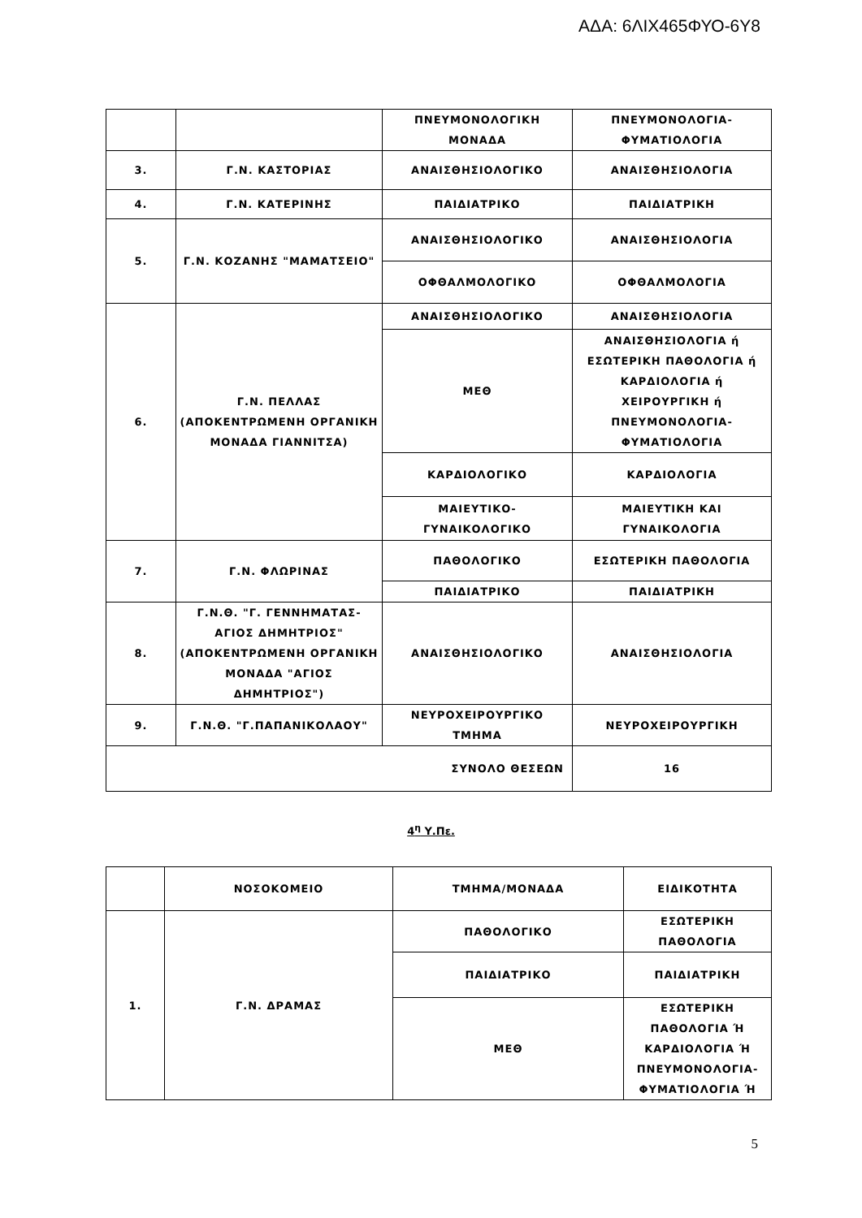ΑΔΑ: 6ΛΙΧ465ΦΥΟ-6Υ8
| | | ΠΝΕΥΜΟΝΟΛΟΓΙΚΗ ΜΟΝΑΔΑ | ΠΝΕΥΜΟΝΟΛΟΓΙΑ-ΦΥΜΑΤΙΟΛΟΓΙΑ |
| 3. | Γ.Ν. ΚΑΣΤΟΡΙΑΣ | ΑΝΑΙΣΘΗΣΙΟΛΟΓΙΚΟ | ΑΝΑΙΣΘΗΣΙΟΛΟΓΙΑ |
| 4. | Γ.Ν. ΚΑΤΕΡΙΝΗΣ | ΠΑΙΔΙΑΤΡΙΚΟ | ΠΑΙΔΙΑΤΡΙΚΗ |
| 5. | Γ.Ν. ΚΟΖΑΝΗΣ "ΜΑΜΑΤΣΕΙΟ" | ΑΝΑΙΣΘΗΣΙΟΛΟΓΙΚΟ | ΑΝΑΙΣΘΗΣΙΟΛΟΓΙΑ |
| | | ΟΦΘΑΛΜΟΛΟΓΙΚΟ | ΟΦΘΑΛΜΟΛΟΓΙΑ |
| 6. | Γ.Ν. ΠΕΛΛΑΣ (ΑΠΟΚΕΝΤΡΩΜΕΝΗ ΟΡΓΑΝΙΚΗ ΜΟΝΑΔΑ ΓΙΑΝΝΙΤΣΑ) | ΑΝΑΙΣΘΗΣΙΟΛΟΓΙΚΟ | ΑΝΑΙΣΘΗΣΙΟΛΟΓΙΑ |
| | | ΜΕΘ | ΑΝΑΙΣΘΗΣΙΟΛΟΓΙΑ ή ΕΣΩΤΕΡΙΚΗ ΠΑΘΟΛΟΓΙΑ ή ΚΑΡΔΙΟΛΟΓΙΑ ή ΧΕΙΡΟΥΡΓΙΚΗ ή ΠΝΕΥΜΟΝΟΛΟΓΙΑ-ΦΥΜΑΤΙΟΛΟΓΙΑ |
| | | ΚΑΡΔΙΟΛΟΓΙΚΟ | ΚΑΡΔΙΟΛΟΓΙΑ |
| | | ΜΑΙΕΥΤΙΚΟ-ΓΥΝΑΙΚΟΛΟΓΙΚΟ | ΜΑΙΕΥΤΙΚΗ ΚΑΙ ΓΥΝΑΙΚΟΛΟΓΙΑ |
| 7. | Γ.Ν. ΦΛΩΡΙΝΑΣ | ΠΑΘΟΛΟΓΙΚΟ | ΕΣΩΤΕΡΙΚΗ ΠΑΘΟΛΟΓΙΑ |
| | | ΠΑΙΔΙΑΤΡΙΚΟ | ΠΑΙΔΙΑΤΡΙΚΗ |
| 8. | Γ.Ν.Θ. "Γ. ΓΕΝΝΗΜΑΤΑΣ-ΑΓΙΟΣ ΔΗΜΗΤΡΙΟΣ" (ΑΠΟΚΕΝΤΡΩΜΕΝΗ ΟΡΓΑΝΙΚΗ ΜΟΝΑΔΑ "ΑΓΙΟΣ ΔΗΜΗΤΡΙΟΣ") | ΑΝΑΙΣΘΗΣΙΟΛΟΓΙΚΟ | ΑΝΑΙΣΘΗΣΙΟΛΟΓΙΑ |
| 9. | Γ.Ν.Θ. "Γ.ΠΑΠΑΝΙΚΟΛΑΟΥ" | ΝΕΥΡΟΧΕΙΡΟΥΡΓΙΚΟ ΤΜΗΜΑ | ΝΕΥΡΟΧΕΙΡΟΥΡΓΙΚΗ |
| ΣΥΝΟΛΟ ΘΕΣΕΩΝ | | | 16 |
4<sup>η</sup> Υ.Πε.
| | ΝΟΣΟΚΟΜΕΙΟ | ΤΜΗΜΑ/ΜΟΝΑΔΑ | ΕΙΔΙΚΟΤΗΤΑ |
| 1. | Γ.Ν. ΔΡΑΜΑΣ | ΠΑΘΟΛΟΓΙΚΟ | ΕΣΩΤΕΡΙΚΗ ΠΑΘΟΛΟΓΙΑ |
| | | ΠΑΙΔΙΑΤΡΙΚΟ | ΠΑΙΔΙΑΤΡΙΚΗ |
| | | ΜΕΘ | ΕΣΩΤΕΡΙΚΗ ΠΑΘΟΛΟΓΙΑ Ή ΚΑΡΔΙΟΛΟΓΙΑ Ή ΠΝΕΥΜΟΝΟΛΟΓΙΑ-ΦΥΜΑΤΙΟΛΟΓΙΑ Ή |
5